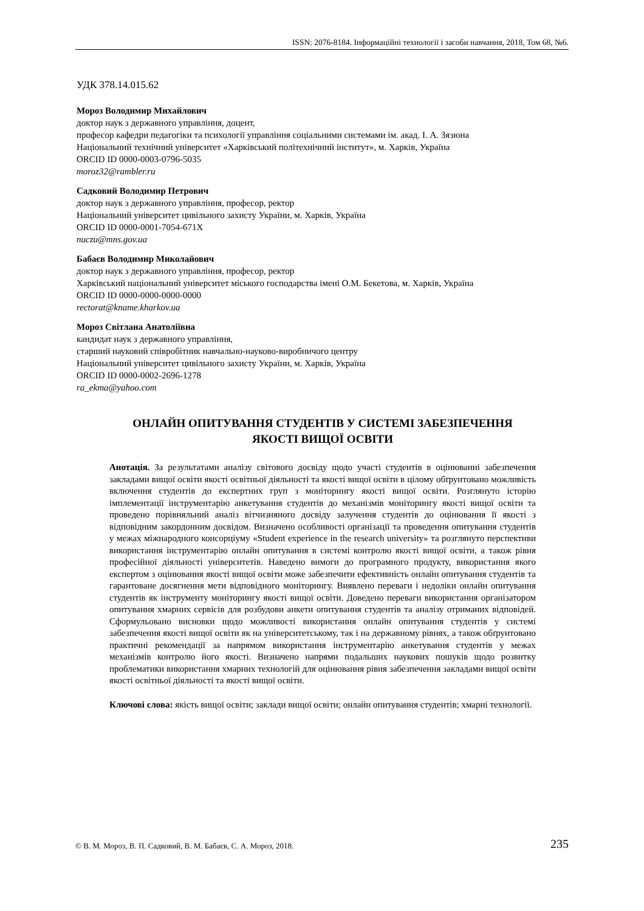ISSN: 2076-8184. Інформаційні технології і засоби навчання, 2018, Том 68, №6.
УДК 378.14.015.62
Мороз Володимир Михайлович
доктор наук з державного управління, доцент,
професор кафедри педагогіки та психології управління соціальними системами ім. акад. І. А. Зязюна
Національний технічний університет «Харківський політехнічний інститут», м. Харків, Україна
ORCID ID 0000-0003-0796-5035
moroz32@rambler.ru
Садковий Володимир Петрович
доктор наук з державного управління, професор, ректор
Національний університет цивільного захисту України, м. Харків, Україна
ORCID ID 0000-0001-7054-671X
nuczu@mns.gov.ua
Бабаєв Володимир Миколайович
доктор наук з державного управління, професор, ректор
Харківський національний університет міського господарства імені О.М. Бекетова, м. Харків, Україна
ORCID ID 0000-0000-0000-0000
rectorat@kname.kharkov.ua
Мороз Світлана Анатоліївна
кандидат наук з державного управління,
старший науковий співробітник навчально-науково-виробничого центру
Національний університет цивільного захисту України, м. Харків, Україна
ORCID ID 0000-0002-2696-1278
ra_ekma@yahoo.com
ОНЛАЙН ОПИТУВАННЯ СТУДЕНТІВ У СИСТЕМІ ЗАБЕЗПЕЧЕННЯ
ЯКОСТІ ВИЩОЇ ОСВІТИ
Анотація. За результатами аналізу світового досвіду щодо участі студентів в оцінюванні забезпечення закладами вищої освіти якості освітньої діяльності та якості вищої освіти в цілому обґрунтовано можливість включення студентів до експертних груп з моніторингу якості вищої освіти. Розглянуто історію імплементації інструментарію анкетування студентів до механізмів моніторингу якості вищої освіти та проведено порівняльний аналіз вітчизняного досвіду залучення студентів до оцінювання її якості з відповідним закордонним досвідом. Визначено особливості організації та проведення опитування студентів у межах міжнародного консорціуму «Student experience in the research university» та розглянуто перспективи використання інструментарію онлайн опитування в системі контролю якості вищої освіти, а також рівня професійної діяльності університетів. Наведено вимоги до програмного продукту, використання якого експертом з оцінювання якості вищої освіти може забезпечити ефективність онлайн опитування студентів та гарантоване досягнення мети відповідного моніторингу. Виявлено переваги і недоліки онлайн опитування студентів як інструменту моніторингу якості вищої освіти. Доведено переваги використання організатором опитування хмарних сервісів для розбудови анкети опитування студентів та аналізу отриманих відповідей. Сформульовано висновки щодо можливості використання онлайн опитування студентів у системі забезпечення якості вищої освіти як на університетському, так і на державному рівнях, а також обґрунтовано практичні рекомендації за напрямом використання інструментарію анкетування студентів у межах механізмів контролю його якості. Визначено напрями подальших наукових пошуків щодо розвитку проблематики використання хмарних технологій для оцінювання рівня забезпечення закладами вищої освіти якості освітньої діяльності та якості вищої освіти.
Ключові слова: якість вищої освіти; заклади вищої освіти; онлайн опитування студентів; хмарні технології.
© В. М. Мороз, В. П. Садковий, В. М. Бабаєв, С. А. Мороз, 2018. 235